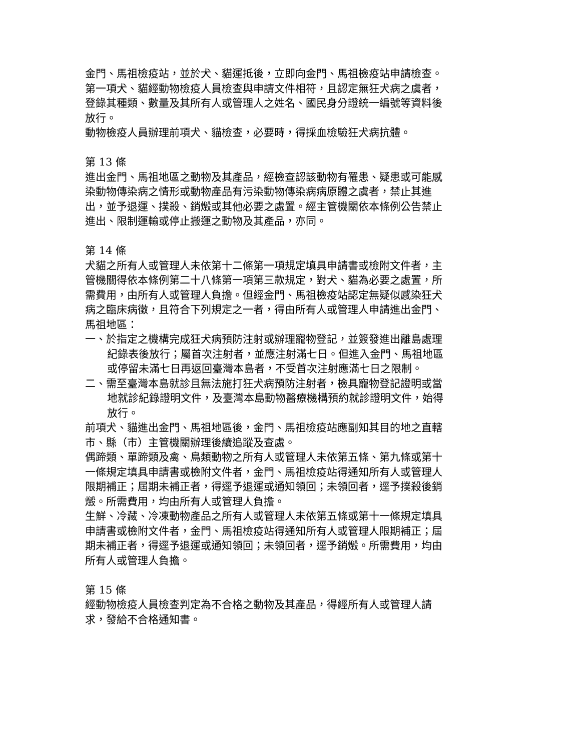金門、馬祖檢疫站，並於犬、貓運抵後，立即向金門、馬祖檢疫站申請檢查。
第一項犬、貓經動物檢疫人員檢查與申請文件相符，且認定無狂犬病之虞者，登錄其種類、數量及其所有人或管理人之姓名、國民身分證統一編號等資料後放行。
動物檢疫人員辦理前項犬、貓檢查，必要時，得採血檢驗狂犬病抗體。
第 13 條
進出金門、馬祖地區之動物及其產品，經檢查認該動物有罹患、疑患或可能感染動物傳染病之情形或動物產品有污染動物傳染病病原體之虞者，禁止其進出，並予退運、撲殺、銷燬或其他必要之處置。經主管機關依本條例公告禁止進出、限制運輸或停止搬運之動物及其產品，亦同。
第 14 條
犬貓之所有人或管理人未依第十二條第一項規定填具申請書或檢附文件者，主管機關得依本條例第二十八條第一項第三款規定，對犬、貓為必要之處置，所需費用，由所有人或管理人負擔。但經金門、馬祖檢疫站認定無疑似感染狂犬病之臨床病徵，且符合下列規定之一者，得由所有人或管理人申請進出金門、馬祖地區：
一、於指定之機構完成狂犬病預防注射或辦理寵物登記，並簽發進出離島處理紀錄表後放行；屬首次注射者，並應注射滿七日。但進入金門、馬祖地區或停留未滿七日再返回臺灣本島者，不受首次注射應滿七日之限制。
二、需至臺灣本島就診且無法施打狂犬病預防注射者，檢具寵物登記證明或當地就診紀錄證明文件，及臺灣本島動物醫療機構預約就診證明文件，始得放行。
前項犬、貓進出金門、馬祖地區後，金門、馬祖檢疫站應副知其目的地之直轄市、縣（市）主管機關辦理後續追蹤及查處。
偶蹄類、單蹄類及禽、鳥類動物之所有人或管理人未依第五條、第九條或第十一條規定填具申請書或檢附文件者，金門、馬祖檢疫站得通知所有人或管理人限期補正；屆期未補正者，得逕予退運或通知領回；未領回者，逕予撲殺後銷燬。所需費用，均由所有人或管理人負擔。
生鮮、冷藏、冷凍動物產品之所有人或管理人未依第五條或第十一條規定填具申請書或檢附文件者，金門、馬祖檢疫站得通知所有人或管理人限期補正；屆期未補正者，得逕予退運或通知領回；未領回者，逕予銷燬。所需費用，均由所有人或管理人負擔。
第 15 條
經動物檢疫人員檢查判定為不合格之動物及其產品，得經所有人或管理人請求，發給不合格通知書。